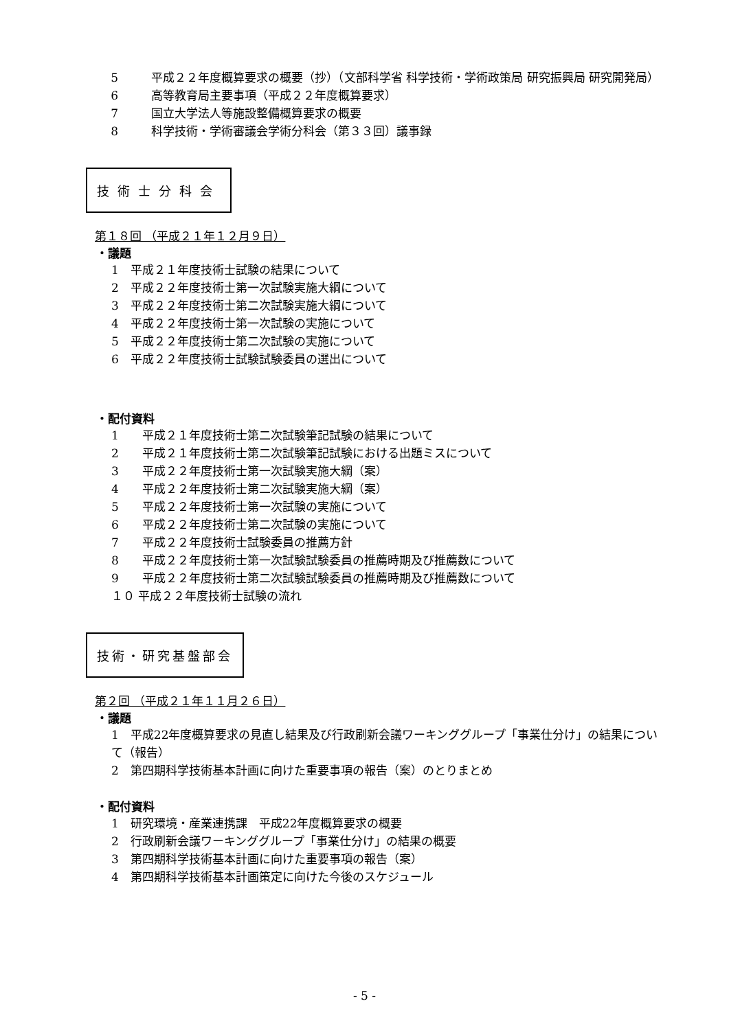5 平成２２年度概算要求の概要（抄）（文部科学省 科学技術・学術政策局 研究振興局 研究開発局）
6 高等教育局主要事項（平成２２年度概算要求）
7 国立大学法人等施設整備概算要求の概要
8 科学技術・学術審議会学術分科会（第３３回）議事録
技術士分科会
第１８回 （平成２１年１２月９日）
・議題
1　平成２１年度技術士試験の結果について
2　平成２２年度技術士第一次試験実施大綱について
3　平成２２年度技術士第二次試験実施大綱について
4　平成２２年度技術士第一次試験の実施について
5　平成２２年度技術士第二次試験の実施について
6　平成２２年度技術士試験試験委員の選出について
・配付資料
1　　平成２１年度技術士第二次試験筆記試験の結果について
2　　平成２１年度技術士第二次試験筆記試験における出題ミスについて
3　　平成２２年度技術士第一次試験実施大綱（案）
4　　平成２２年度技術士第二次試験実施大綱（案）
5　　平成２２年度技術士第一次試験の実施について
6　　平成２２年度技術士第二次試験の実施について
7　　平成２２年度技術士試験委員の推薦方針
8　　平成２２年度技術士第一次試験試験委員の推薦時期及び推薦数について
9　　平成２２年度技術士第二次試験試験委員の推薦時期及び推薦数について
１０ 平成２２年度技術士試験の流れ
技術・研究基盤部会
第２回 （平成２１年１１月２６日）
・議題
1　平成22年度概算要求の見直し結果及び行政刷新会議ワーキンググループ「事業仕分け」の結果について（報告）
2　第四期科学技術基本計画に向けた重要事項の報告（案）のとりまとめ
・配付資料
1　研究環境・産業連携課　平成22年度概算要求の概要
2　行政刷新会議ワーキンググループ「事業仕分け」の結果の概要
3　第四期科学技術基本計画に向けた重要事項の報告（案）
4　第四期科学技術基本計画策定に向けた今後のスケジュール
- 5 -